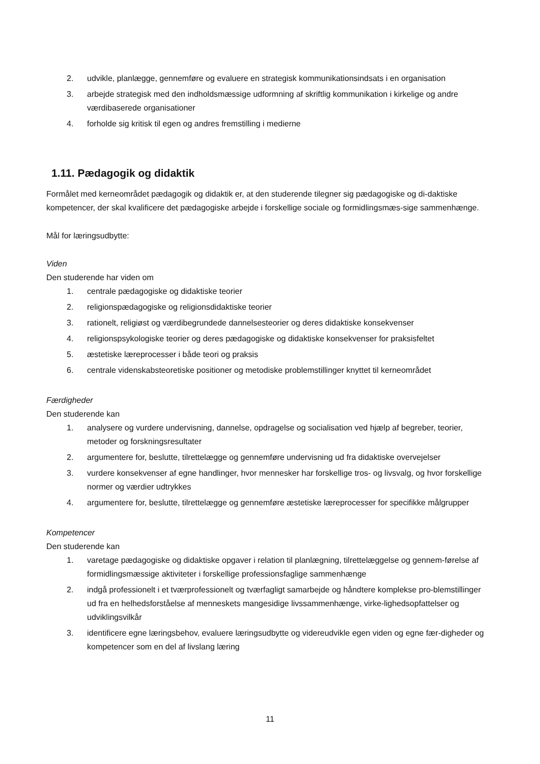2. udvikle, planlægge, gennemføre og evaluere en strategisk kommunikationsindsats i en organisation
3. arbejde strategisk med den indholdsmæssige udformning af skriftlig kommunikation i kirkelige og andre værdibaserede organisationer
4. forholde sig kritisk til egen og andres fremstilling i medierne
1.11. Pædagogik og didaktik
Formålet med kerneområdet pædagogik og didaktik er, at den studerende tilegner sig pædagogiske og di-daktiske kompetencer, der skal kvalificere det pædagogiske arbejde i forskellige sociale og formidlingsmæs-sige sammenhænge.
Mål for læringsudbytte:
Viden
Den studerende har viden om
1. centrale pædagogiske og didaktiske teorier
2. religionspædagogiske og religionsdidaktiske teorier
3. rationelt, religiøst og værdibegrundede dannelsesteorier og deres didaktiske konsekvenser
4. religionspsykologiske teorier og deres pædagogiske og didaktiske konsekvenser for praksisfeltet
5. æstetiske læreprocesser i både teori og praksis
6. centrale videnskabsteoretiske positioner og metodiske problemstillinger knyttet til kerneområdet
Færdigheder
Den studerende kan
1. analysere og vurdere undervisning, dannelse, opdragelse og socialisation ved hjælp af begreber, teorier, metoder og forskningsresultater
2. argumentere for, beslutte, tilrettelægge og gennemføre undervisning ud fra didaktiske overvejelser
3. vurdere konsekvenser af egne handlinger, hvor mennesker har forskellige tros- og livsvalg, og hvor forskellige normer og værdier udtrykkes
4. argumentere for, beslutte, tilrettelægge og gennemføre æstetiske læreprocesser for specifikke målgrupper
Kompetencer
Den studerende kan
1. varetage pædagogiske og didaktiske opgaver i relation til planlægning, tilrettelæggelse og gennem-førelse af formidlingsmæssige aktiviteter i forskellige professionsfaglige sammenhænge
2. indgå professionelt i et tværprofessionelt og tværfagligt samarbejde og håndtere komplekse pro-blemstillinger ud fra en helhedsforståelse af menneskets mangesidige livssammenhænge, virke-lighedsopfattelser og udviklingsvilkår
3. identificere egne læringsbehov, evaluere læringsudbytte og videreudvikle egen viden og egne fær-digheder og kompetencer som en del af livslang læring
11